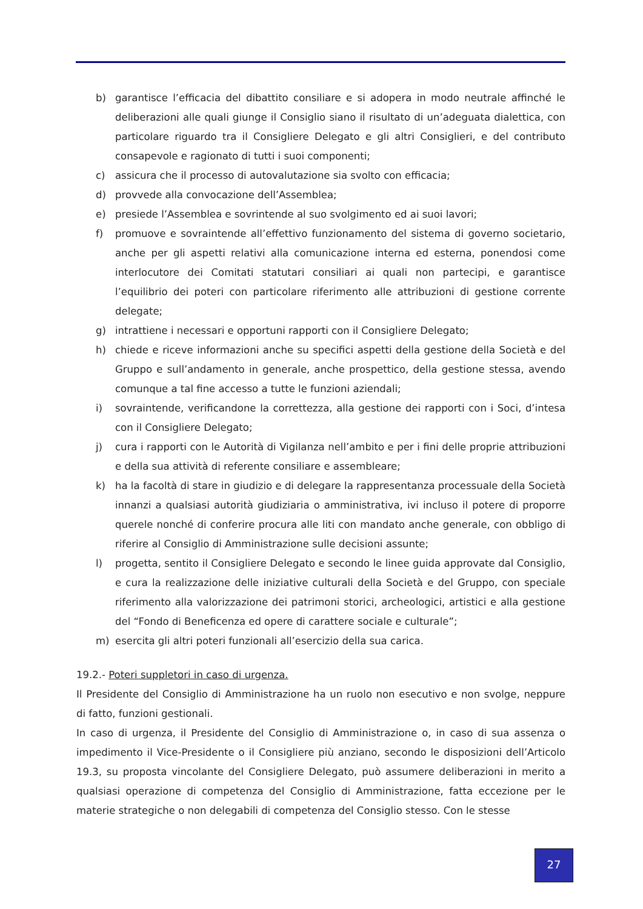b) garantisce l’efficacia del dibattito consiliare e si adopera in modo neutrale affinché le deliberazioni alle quali giunge il Consiglio siano il risultato di un’adeguata dialettica, con particolare riguardo tra il Consigliere Delegato e gli altri Consiglieri, e del contributo consapevole e ragionato di tutti i suoi componenti;
c) assicura che il processo di autovalutazione sia svolto con efficacia;
d) provvede alla convocazione dell’Assemblea;
e) presiede l’Assemblea e sovrintende al suo svolgimento ed ai suoi lavori;
f) promuove e sovraintende all’effettivo funzionamento del sistema di governo societario, anche per gli aspetti relativi alla comunicazione interna ed esterna, ponendosi come interlocutore dei Comitati statutari consiliari ai quali non partecipi, e garantisce l’equilibrio dei poteri con particolare riferimento alle attribuzioni di gestione corrente delegate;
g) intrattiene i necessari e opportuni rapporti con il Consigliere Delegato;
h) chiede e riceve informazioni anche su specifici aspetti della gestione della Società e del Gruppo e sull’andamento in generale, anche prospettico, della gestione stessa, avendo comunque a tal fine accesso a tutte le funzioni aziendali;
i) sovraintende, verificandone la correttezza, alla gestione dei rapporti con i Soci, d’intesa con il Consigliere Delegato;
j) cura i rapporti con le Autorità di Vigilanza nell’ambito e per i fini delle proprie attribuzioni e della sua attività di referente consiliare e assembleare;
k) ha la facoltà di stare in giudizio e di delegare la rappresentanza processuale della Società innanzi a qualsiasi autorità giudiziaria o amministrativa, ivi incluso il potere di proporre querele nonché di conferire procura alle liti con mandato anche generale, con obbligo di riferire al Consiglio di Amministrazione sulle decisioni assunte;
l) progetta, sentito il Consigliere Delegato e secondo le linee guida approvate dal Consiglio, e cura la realizzazione delle iniziative culturali della Società e del Gruppo, con speciale riferimento alla valorizzazione dei patrimoni storici, archeologici, artistici e alla gestione del “Fondo di Beneficenza ed opere di carattere sociale e culturale”;
m) esercita gli altri poteri funzionali all’esercizio della sua carica.
19.2.- Poteri suppletori in caso di urgenza.
Il Presidente del Consiglio di Amministrazione ha un ruolo non esecutivo e non svolge, neppure di fatto, funzioni gestionali.
In caso di urgenza, il Presidente del Consiglio di Amministrazione o, in caso di sua assenza o impedimento il Vice-Presidente o il Consigliere più anziano, secondo le disposizioni dell’Articolo 19.3, su proposta vincolante del Consigliere Delegato, può assumere deliberazioni in merito a qualsiasi operazione di competenza del Consiglio di Amministrazione, fatta eccezione per le materie strategiche o non delegabili di competenza del Consiglio stesso. Con le stesse
27